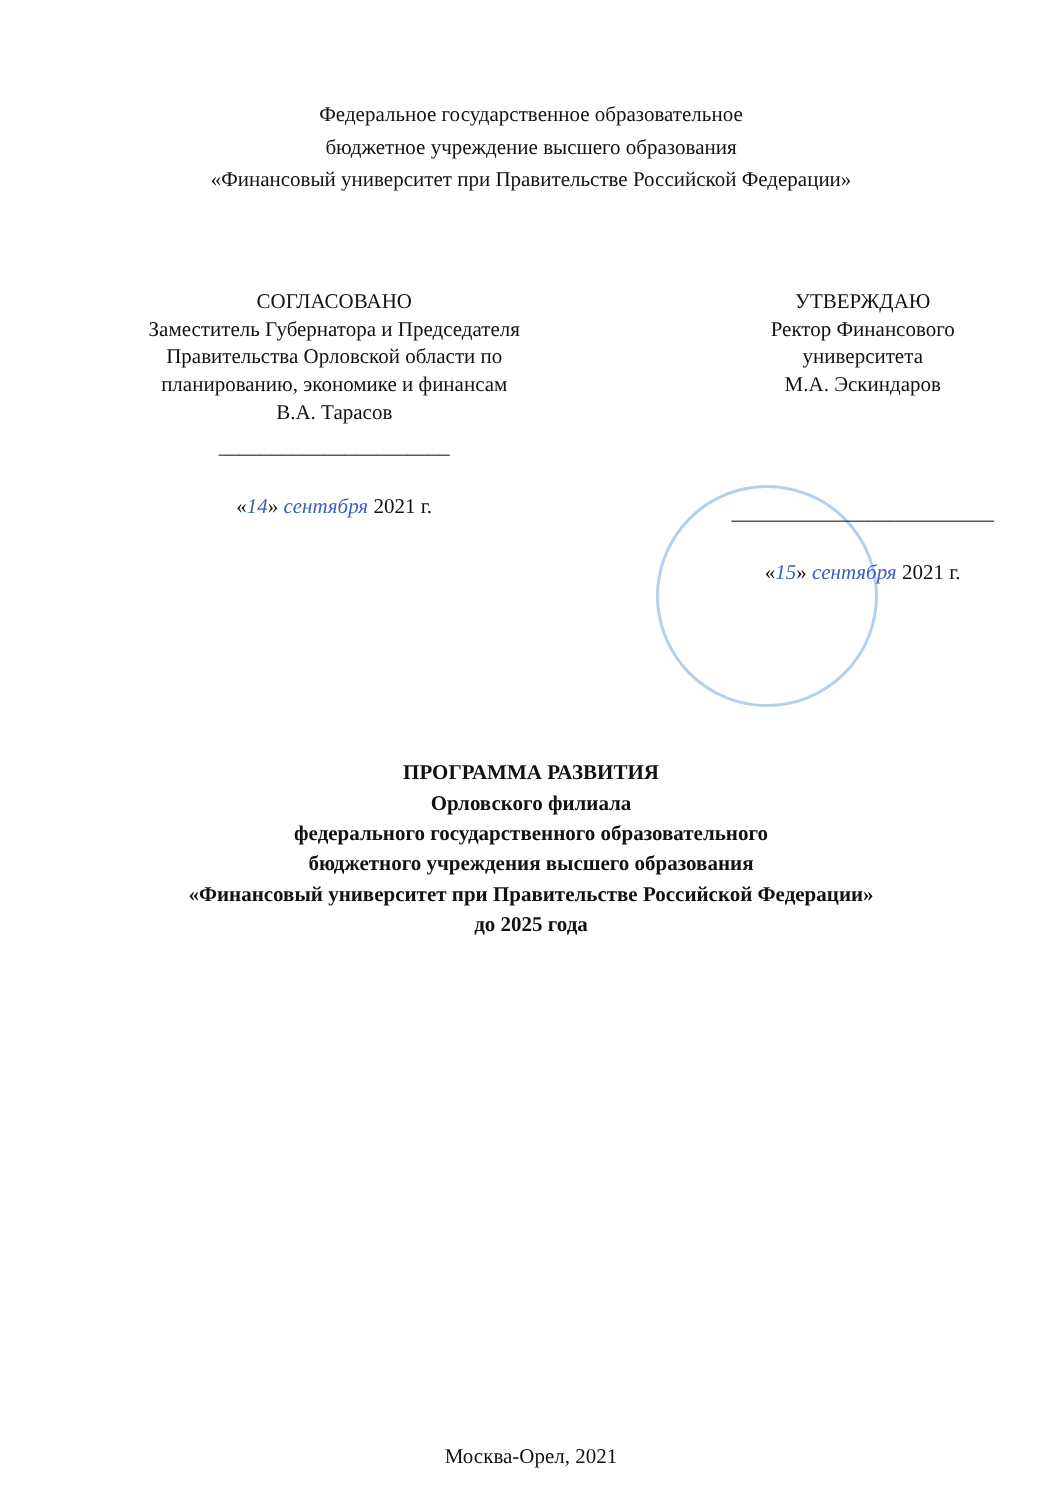Федеральное государственное образовательное
бюджетное учреждение высшего образования
«Финансовый университет при Правительстве Российской Федерации»
СОГЛАСОВАНО
Заместитель Губернатора и Председателя Правительства Орловской области по планированию, экономике и финансам
В.А. Тарасов
______________________
«14» сентября 2021 г.
УТВЕРЖДАЮ
Ректор Финансового
университета
М.А. Эскиндаров
_________________________
«15» сентября 2021 г.
ПРОГРАММА РАЗВИТИЯ
Орловского филиала
федерального государственного образовательного
бюджетного учреждения высшего образования
«Финансовый университет при Правительстве Российской Федерации»
до 2025 года
Москва-Орел, 2021